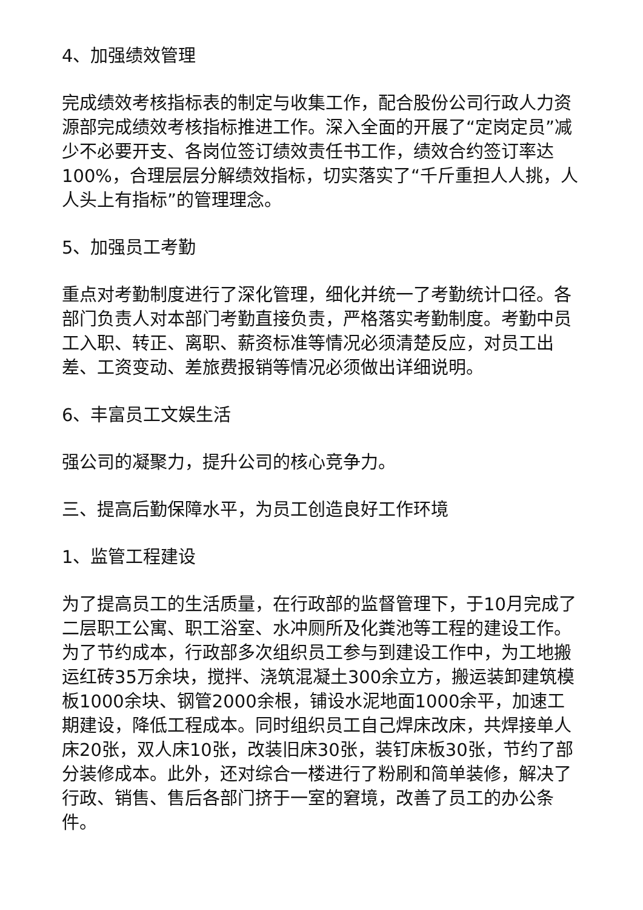4、加强绩效管理
完成绩效考核指标表的制定与收集工作，配合股份公司行政人力资源部完成绩效考核指标推进工作。深入全面的开展了“定岗定员”减少不必要开支、各岗位签订绩效责任书工作，绩效合约签订率达100%，合理层层分解绩效指标，切实落实了“千斤重担人人挑，人人头上有指标”的管理理念。
5、加强员工考勤
重点对考勤制度进行了深化管理，细化并统一了考勤统计口径。各部门负责人对本部门考勤直接负责，严格落实考勤制度。考勤中员工入职、转正、离职、薪资标准等情况必须清楚反应，对员工出差、工资变动、差旅费报销等情况必须做出详细说明。
6、丰富员工文娱生活
强公司的凝聚力，提升公司的核心竞争力。
三、提高后勤保障水平，为员工创造良好工作环境
1、监管工程建设
为了提高员工的生活质量，在行政部的监督管理下，于10月完成了二层职工公寓、职工浴室、水冲厕所及化粪池等工程的建设工作。为了节约成本，行政部多次组织员工参与到建设工作中，为工地搬运红砖35万余块，搅拌、浇筑混凝土300余立方，搬运装卸建筑模板1000余块、钢管2000余根，铺设水泥地面1000余平，加速工期建设，降低工程成本。同时组织员工自己焊床改床，共焊接单人床20张，双人床10张，改装旧床30张，装钉床板30张，节约了部分装修成本。此外，还对综合一楼进行了粉刷和简单装修，解决了行政、销售、售后各部门挤于一室的窘境，改善了员工的办公条件。